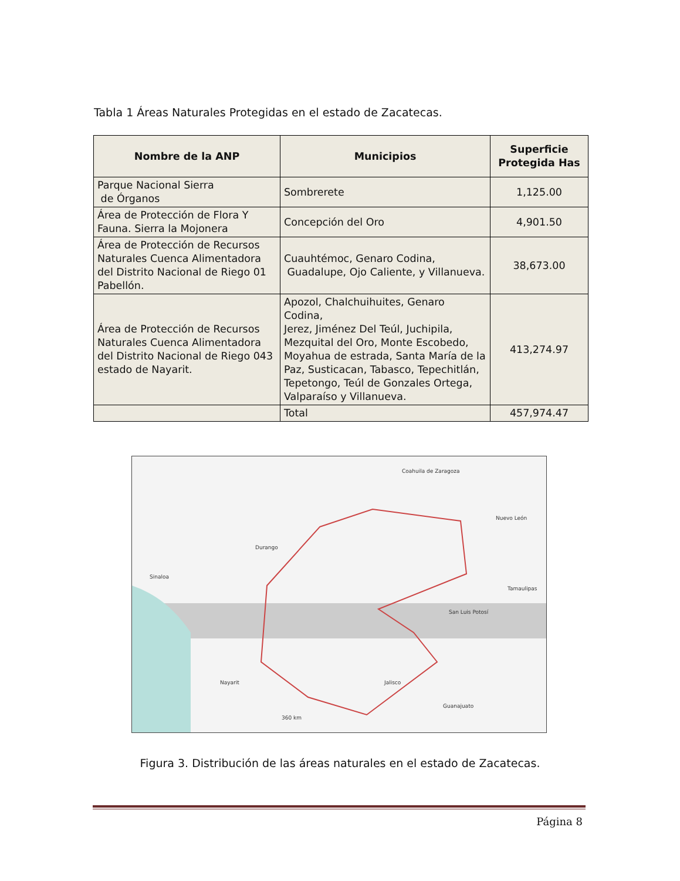Tabla 1 Áreas Naturales Protegidas en el estado de Zacatecas.
| Nombre de la ANP | Municipios | Superficie Protegida Has |
| --- | --- | --- |
| Parque Nacional Sierra de Órganos | Sombrerete | 1,125.00 |
| Área de Protección de Flora Y Fauna. Sierra la Mojonera | Concepción del Oro | 4,901.50 |
| Área de Protección de Recursos Naturales Cuenca Alimentadora del Distrito Nacional de Riego 01 Pabellón. | Cuauhtémoc, Genaro Codina, Guadalupe, Ojo Caliente, y Villanueva. | 38,673.00 |
| Área de Protección de Recursos Naturales Cuenca Alimentadora del Distrito Nacional de Riego 043 estado de Nayarit. | Apozol, Chalchuihuites, Genaro Codina, Jerez, Jiménez Del Teúl, Juchipila, Mezquital del Oro, Monte Escobedo, Moyahua de estrada, Santa María de la Paz, Susticacan, Tabasco, Tepechitlán, Tepetongo, Teúl de Gonzales Ortega, Valparaíso y Villanueva. | 413,274.97 |
| | Total | 457,974.47 |
Durango
Coahuila de Zaragoza
Nuevo León
Sinaloa
Tamaulipas
San Luis Potosí
Nayarit Jalisco
Guanajuato
360 km
Figura 3. Distribución de las áreas naturales en el estado de Zacatecas.
Página 8